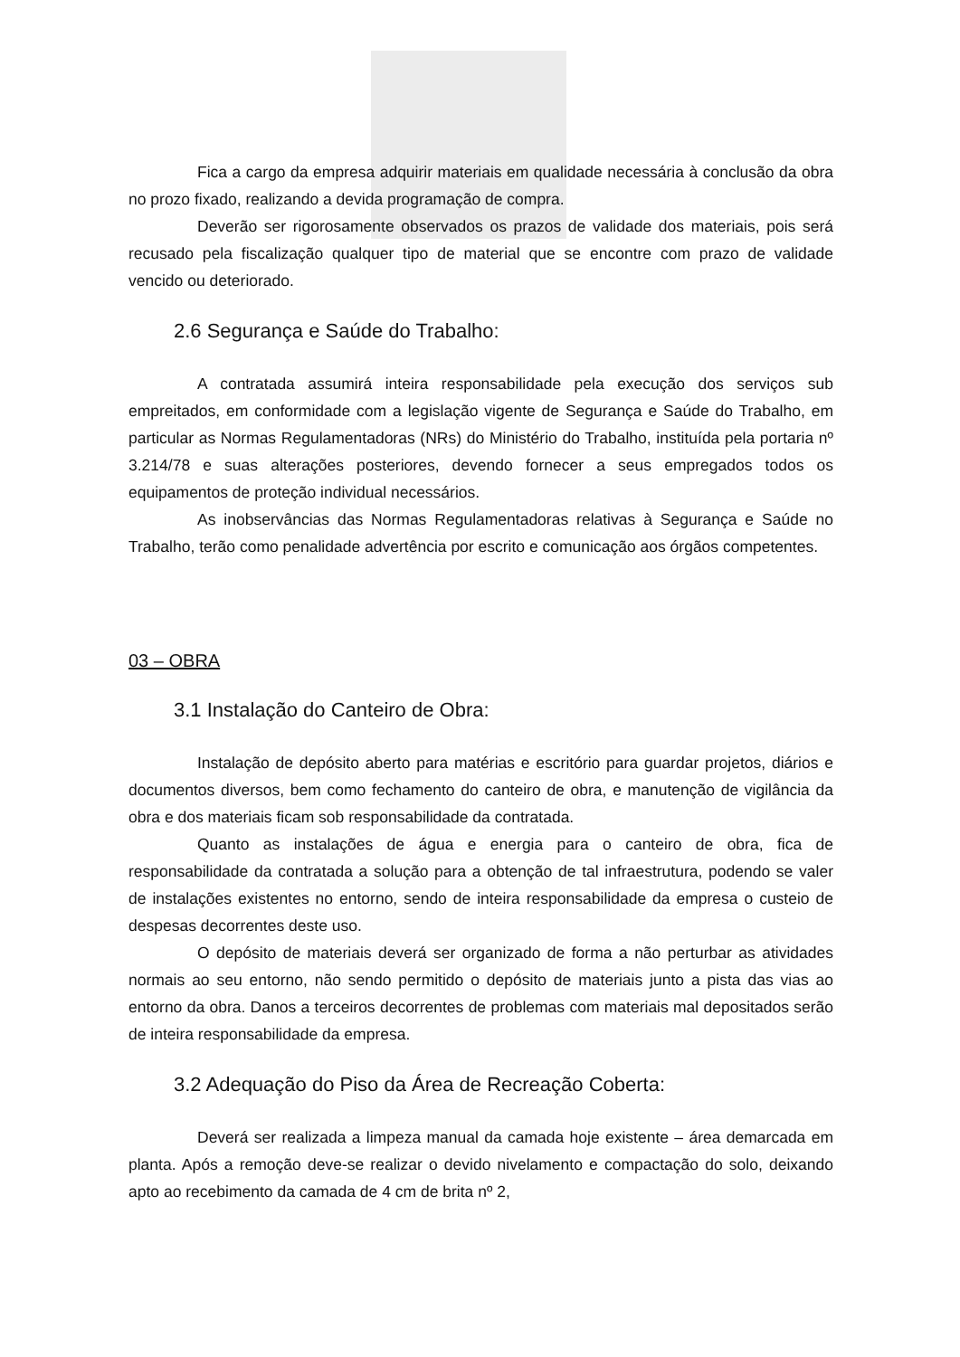Fica a cargo da empresa adquirir materiais em qualidade necessária à conclusão da obra no prozo fixado, realizando a devida programação de compra.
Deverão ser rigorosamente observados os prazos de validade dos materiais, pois será recusado pela fiscalização qualquer tipo de material que se encontre com prazo de validade vencido ou deteriorado.
2.6 Segurança e Saúde do Trabalho:
A contratada assumirá inteira responsabilidade pela execução dos serviços sub empreitados, em conformidade com a legislação vigente de Segurança e Saúde do Trabalho, em particular as Normas Regulamentadoras (NRs) do Ministério do Trabalho, instituída pela portaria nº 3.214/78 e suas alterações posteriores, devendo fornecer a seus empregados todos os equipamentos de proteção individual necessários.
As inobservâncias das Normas Regulamentadoras relativas à Segurança e Saúde no Trabalho, terão como penalidade advertência por escrito e comunicação aos órgãos competentes.
03 – OBRA
3.1 Instalação do Canteiro de Obra:
Instalação de depósito aberto para matérias e escritório para guardar projetos, diários e documentos diversos, bem como fechamento do canteiro de obra, e manutenção de vigilância da obra e dos materiais ficam sob responsabilidade da contratada.
Quanto as instalações de água e energia para o canteiro de obra, fica de responsabilidade da contratada a solução para a obtenção de tal infraestrutura, podendo se valer de instalações existentes no entorno, sendo de inteira responsabilidade da empresa o custeio de despesas decorrentes deste uso.
O depósito de materiais deverá ser organizado de forma a não perturbar as atividades normais ao seu entorno, não sendo permitido o depósito de materiais junto a pista das vias ao entorno da obra. Danos a terceiros decorrentes de problemas com materiais mal depositados serão de inteira responsabilidade da empresa.
3.2 Adequação do Piso da Área de Recreação Coberta:
Deverá ser realizada a limpeza manual da camada hoje existente – área demarcada em planta. Após a remoção deve-se realizar o devido nivelamento e compactação do solo, deixando apto ao recebimento da camada de 4 cm de brita nº 2,